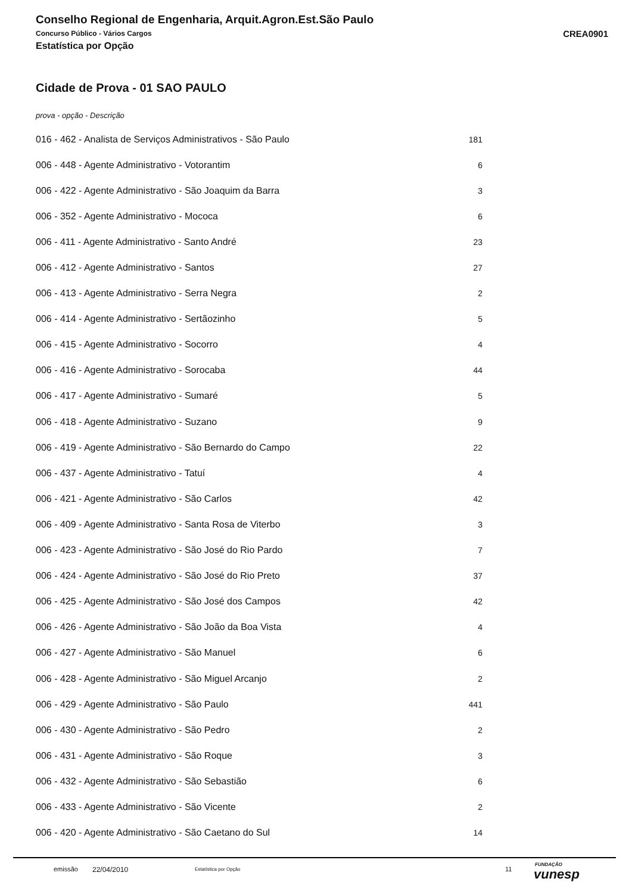Conselho Regional de Engenharia, Arquit.Agron.Est.São Paulo
Concurso Público - Vários Cargos
CREA0901
Estatística por Opção
Cidade de Prova - 01 SAO PAULO
prova - opção - Descrição
| 016 - 462 - Analista de Serviços Administrativos - São Paulo | 181 |
| 006 - 448 - Agente Administrativo - Votorantim | 6 |
| 006 - 422 - Agente Administrativo - São Joaquim da Barra | 3 |
| 006 - 352 - Agente Administrativo - Mococa | 6 |
| 006 - 411 - Agente Administrativo - Santo André | 23 |
| 006 - 412 - Agente Administrativo - Santos | 27 |
| 006 - 413 - Agente Administrativo - Serra Negra | 2 |
| 006 - 414 - Agente Administrativo - Sertãozinho | 5 |
| 006 - 415 - Agente Administrativo - Socorro | 4 |
| 006 - 416 - Agente Administrativo - Sorocaba | 44 |
| 006 - 417 - Agente Administrativo - Sumaré | 5 |
| 006 - 418 - Agente Administrativo - Suzano | 9 |
| 006 - 419 - Agente Administrativo - São Bernardo do Campo | 22 |
| 006 - 437 - Agente Administrativo - Tatuí | 4 |
| 006 - 421 - Agente Administrativo - São Carlos | 42 |
| 006 - 409 - Agente Administrativo - Santa Rosa de Viterbo | 3 |
| 006 - 423 - Agente Administrativo - São José do Rio Pardo | 7 |
| 006 - 424 - Agente Administrativo - São José do Rio Preto | 37 |
| 006 - 425 - Agente Administrativo - São José dos Campos | 42 |
| 006 - 426 - Agente Administrativo - São João da Boa Vista | 4 |
| 006 - 427 - Agente Administrativo - São Manuel | 6 |
| 006 - 428 - Agente Administrativo - São Miguel Arcanjo | 2 |
| 006 - 429 - Agente Administrativo - São Paulo | 441 |
| 006 - 430 - Agente Administrativo - São Pedro | 2 |
| 006 - 431 - Agente Administrativo - São Roque | 3 |
| 006 - 432 - Agente Administrativo - São Sebastião | 6 |
| 006 - 433 - Agente Administrativo - São Vicente | 2 |
| 006 - 420 - Agente Administrativo - São Caetano do Sul | 14 |
emissão 22/04/2010 Estatística por Opção 11
FUNDAÇÃO
vunesp